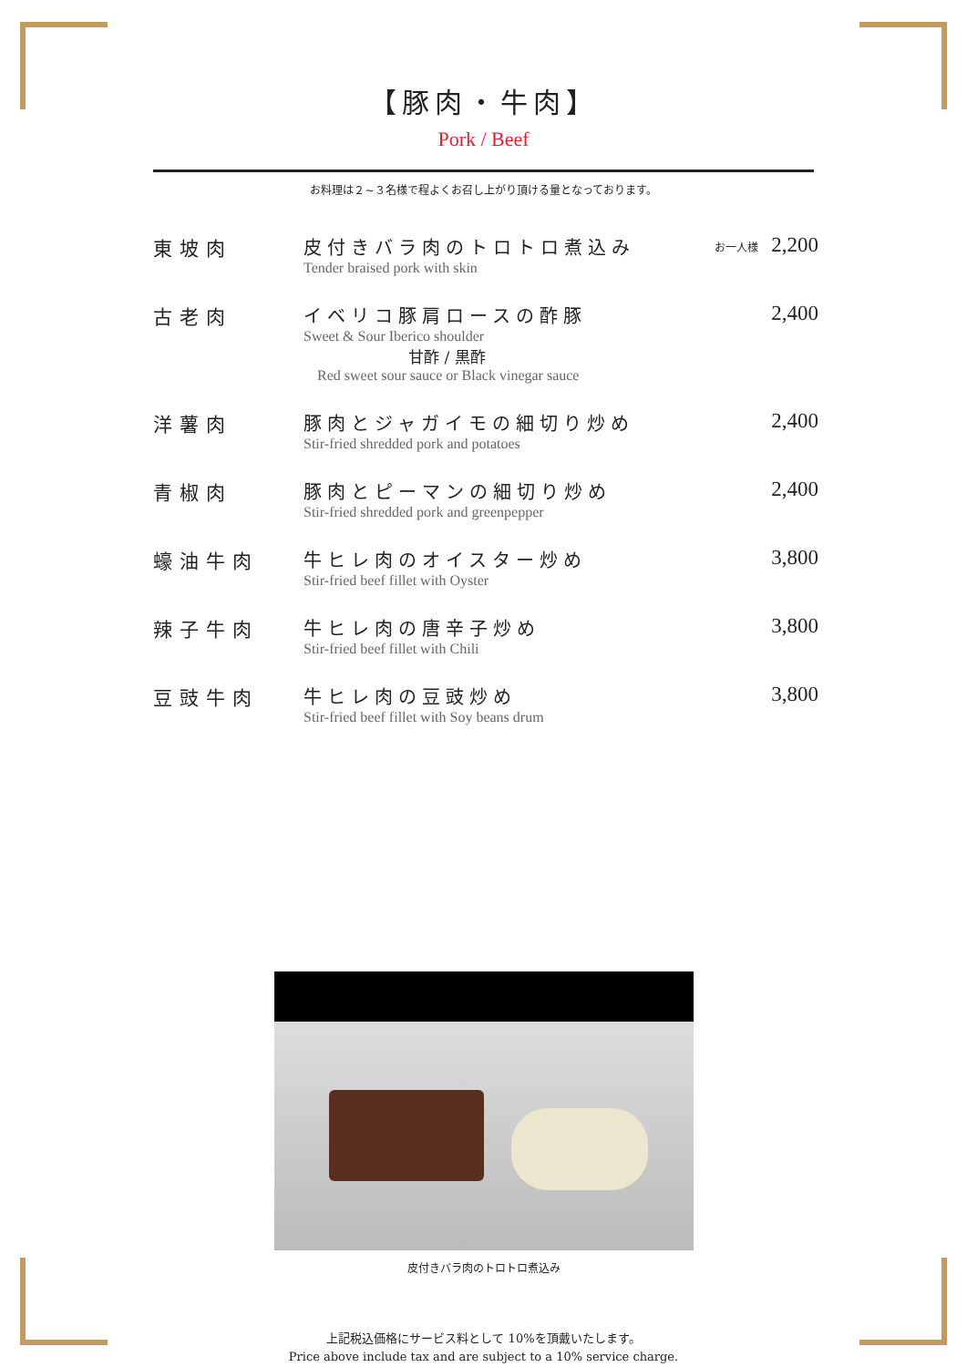【豚肉・牛肉】
Pork / Beef
お料理は２~３名様で程よくお召し上がり頂ける量となっております。
東坡肉 皮付きバラ肉のトロトロ煮込み
Tender braised pork with skin
お一人様 2,200
古老肉 イベリコ豚肩ロースの酢豚
Sweet & Sour Iberico shoulder
甘酢 / 黒酢
Red sweet sour sauce or Black vinegar sauce
2,400
洋薯肉 豚肉とジャガイモの細切り炒め
Stir-fried shredded pork and potatoes
2,400
青椒肉 豚肉とピーマンの細切り炒め
Stir-fried shredded pork and greenpepper
2,400
蠔油牛肉 牛ヒレ肉のオイスター炒め
Stir-fried beef fillet with Oyster
3,800
辣子牛肉 牛ヒレ肉の唐辛子炒め
Stir-fried beef fillet with Chili
3,800
豆豉牛肉 牛ヒレ肉の豆豉炒め
Stir-fried beef fillet with Soy beans drum
3,800
皮付きバラ肉のトロトロ煮込み
上記税込価格にサービス料として 10%を頂戴いたします。
Price above include tax and are subject to a 10% service charge.